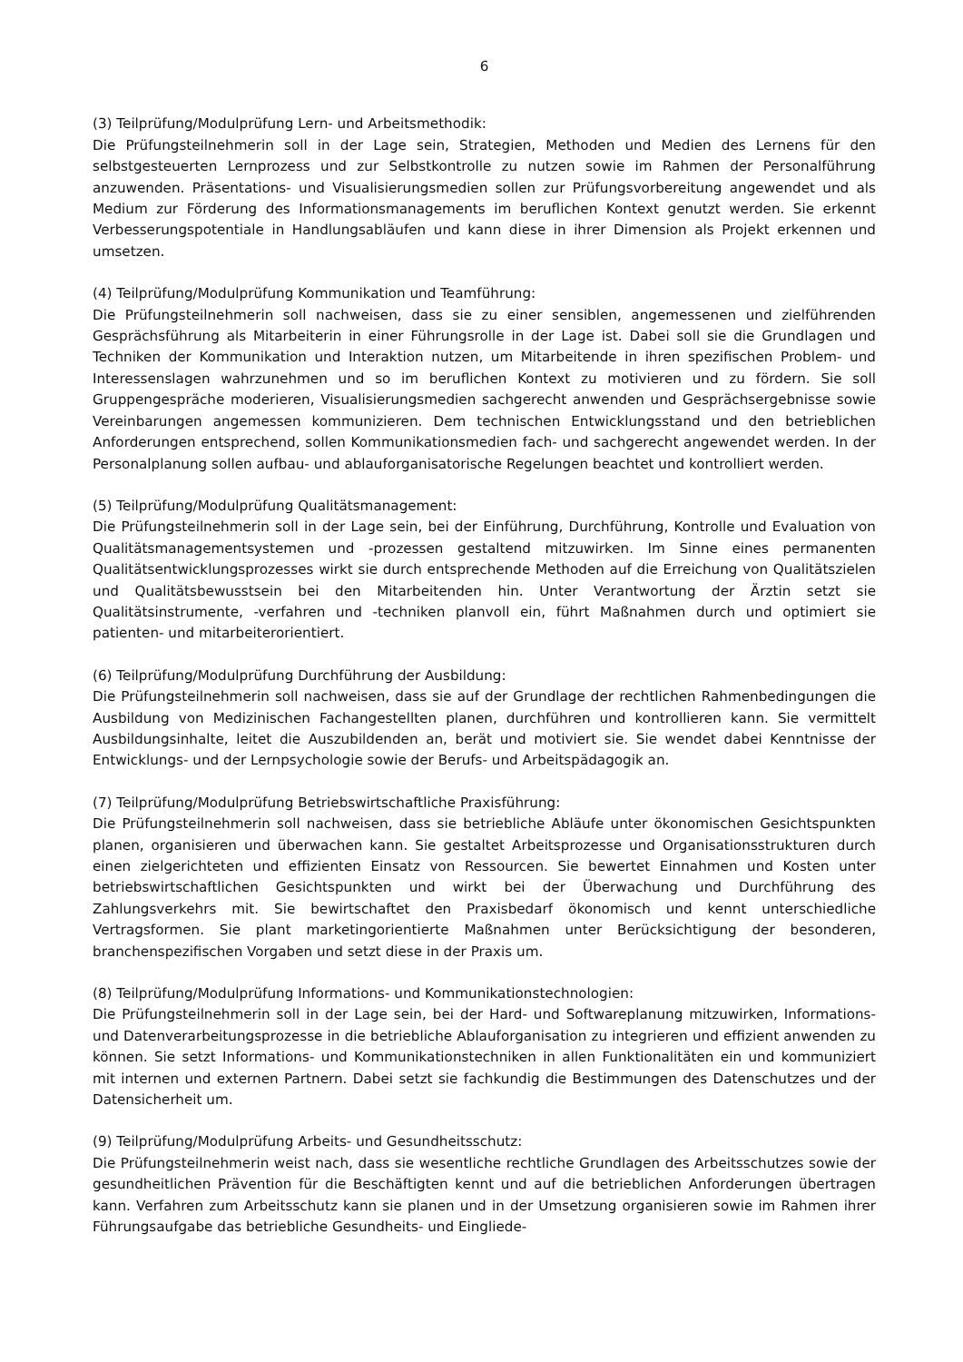6
(3) Teilprüfung/Modulprüfung Lern- und Arbeitsmethodik:
Die Prüfungsteilnehmerin soll in der Lage sein, Strategien, Methoden und Medien des Lernens für den selbstgesteuerten Lernprozess und zur Selbstkontrolle zu nutzen sowie im Rahmen der Personalführung anzuwenden. Präsentations- und Visualisierungsmedien sollen zur Prüfungsvorbereitung angewendet und als Medium zur Förderung des Informationsmanagements im beruflichen Kontext genutzt werden. Sie erkennt Verbesserungspotentiale in Handlungsabläufen und kann diese in ihrer Dimension als Projekt erkennen und umsetzen.
(4) Teilprüfung/Modulprüfung Kommunikation und Teamführung:
Die Prüfungsteilnehmerin soll nachweisen, dass sie zu einer sensiblen, angemessenen und zielführenden Gesprächsführung als Mitarbeiterin in einer Führungsrolle in der Lage ist. Dabei soll sie die Grundlagen und Techniken der Kommunikation und Interaktion nutzen, um Mitarbeitende in ihren spezifischen Problem- und Interessenslagen wahrzunehmen und so im beruflichen Kontext zu motivieren und zu fördern. Sie soll Gruppengespräche moderieren, Visualisierungsmedien sachgerecht anwenden und Gesprächsergebnisse sowie Vereinbarungen angemessen kommunizieren. Dem technischen Entwicklungsstand und den betrieblichen Anforderungen entsprechend, sollen Kommunikationsmedien fach- und sachgerecht angewendet werden. In der Personalplanung sollen aufbau- und ablauforganisatorische Regelungen beachtet und kontrolliert werden.
(5) Teilprüfung/Modulprüfung Qualitätsmanagement:
Die Prüfungsteilnehmerin soll in der Lage sein, bei der Einführung, Durchführung, Kontrolle und Evaluation von Qualitätsmanagementsystemen und -prozessen gestaltend mitzuwirken. Im Sinne eines permanenten Qualitätsentwicklungsprozesses wirkt sie durch entsprechende Methoden auf die Erreichung von Qualitätszielen und Qualitätsbewusstsein bei den Mitarbeitenden hin. Unter Verantwortung der Ärztin setzt sie Qualitätsinstrumente, -verfahren und -techniken planvoll ein, führt Maßnahmen durch und optimiert sie patienten- und mitarbeiterorientiert.
(6) Teilprüfung/Modulprüfung Durchführung der Ausbildung:
Die Prüfungsteilnehmerin soll nachweisen, dass sie auf der Grundlage der rechtlichen Rahmenbedingungen die Ausbildung von Medizinischen Fachangestellten planen, durchführen und kontrollieren kann. Sie vermittelt Ausbildungsinhalte, leitet die Auszubildenden an, berät und motiviert sie. Sie wendet dabei Kenntnisse der Entwicklungs- und der Lernpsychologie sowie der Berufs- und Arbeitspädagogik an.
(7) Teilprüfung/Modulprüfung Betriebswirtschaftliche Praxisführung:
Die Prüfungsteilnehmerin soll nachweisen, dass sie betriebliche Abläufe unter ökonomischen Gesichtspunkten planen, organisieren und überwachen kann. Sie gestaltet Arbeitsprozesse und Organisationsstrukturen durch einen zielgerichteten und effizienten Einsatz von Ressourcen. Sie bewertet Einnahmen und Kosten unter betriebswirtschaftlichen Gesichtspunkten und wirkt bei der Überwachung und Durchführung des Zahlungsverkehrs mit. Sie bewirtschaftet den Praxisbedarf ökonomisch und kennt unterschiedliche Vertragsformen. Sie plant marketingorientierte Maßnahmen unter Berücksichtigung der besonderen, branchenspezifischen Vorgaben und setzt diese in der Praxis um.
(8) Teilprüfung/Modulprüfung Informations- und Kommunikationstechnologien:
Die Prüfungsteilnehmerin soll in der Lage sein, bei der Hard- und Softwareplanung mitzuwirken, Informations- und Datenverarbeitungsprozesse in die betriebliche Ablauforganisation zu integrieren und effizient anwenden zu können. Sie setzt Informations- und Kommunikationstechniken in allen Funktionalitäten ein und kommuniziert mit internen und externen Partnern. Dabei setzt sie fachkundig die Bestimmungen des Datenschutzes und der Datensicherheit um.
(9) Teilprüfung/Modulprüfung Arbeits- und Gesundheitsschutz:
Die Prüfungsteilnehmerin weist nach, dass sie wesentliche rechtliche Grundlagen des Arbeitsschutzes sowie der gesundheitlichen Prävention für die Beschäftigten kennt und auf die betrieblichen Anforderungen übertragen kann. Verfahren zum Arbeitsschutz kann sie planen und in der Umsetzung organisieren sowie im Rahmen ihrer Führungsaufgabe das betriebliche Gesundheits- und Eingliede-